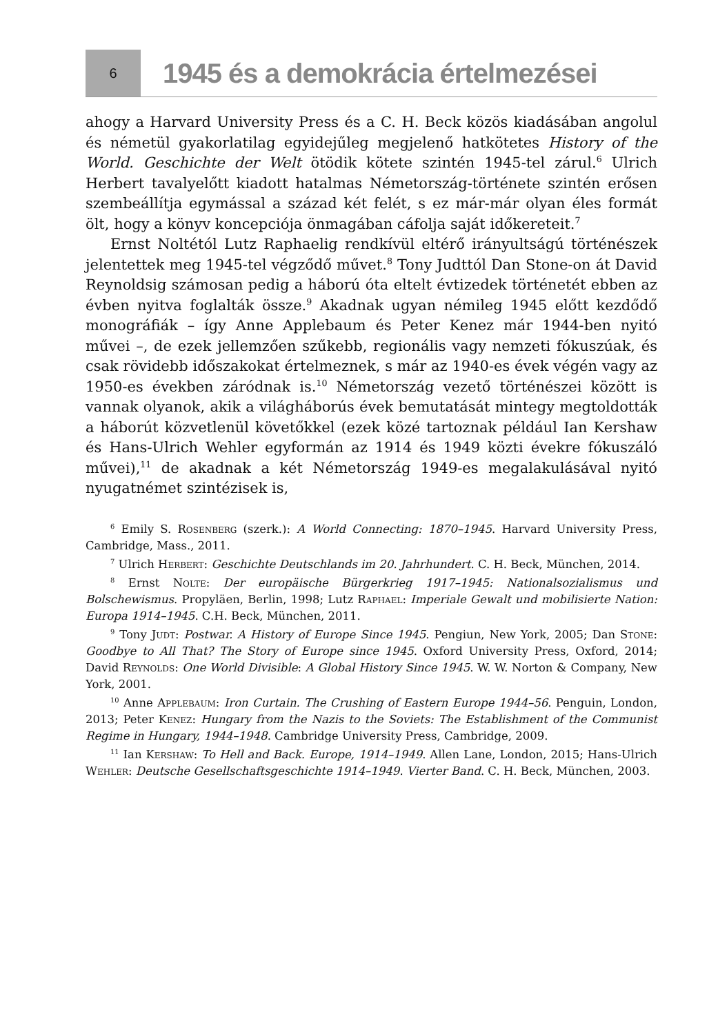6
1945 és a demokrácia értelmezései
ahogy a Harvard University Press és a C. H. Beck közös kiadásában angolul és németül gyakorlatilag egyidejűleg megjelenő hatkötetes History of the World. Geschichte der Welt ötödik kötete szintén 1945-tel zárul.<sup>6</sup> Ulrich Herbert tavalyelőtt kiadott hatalmas Németország-története szintén erősen szembeállítja egymással a század két felét, s ez már-már olyan éles formát ölt, hogy a könyv koncepciója önmagában cáfolja saját időkereteit.<sup>7</sup>
Ernst Noltétól Lutz Raphaelig rendkívül eltérő irányultságú történészek jelentettek meg 1945-tel végződő művet.<sup>8</sup> Tony Judttól Dan Stone-on át David Reynoldsig számosan pedig a háború óta eltelt évtizedek történetét ebben az évben nyitva foglalták össze.<sup>9</sup> Akadnak ugyan némileg 1945 előtt kezdődő monográfiák – így Anne Applebaum és Peter Kenez már 1944-ben nyitó művei –, de ezek jellemzően szűkebb, regionális vagy nemzeti fókuszúak, és csak rövidebb időszakokat értelmeznek, s már az 1940-es évek végén vagy az 1950-es években záródnak is.<sup>10</sup> Németország vezető történészei között is vannak olyanok, akik a világháborús évek bemutatását mintegy megtoldották a háborút közvetlenül követőkkel (ezek közé tartoznak például Ian Kershaw és Hans-Ulrich Wehler egyformán az 1914 és 1949 közti évekre fókuszáló művei),<sup>11</sup> de akadnak a két Németország 1949-es megalakulásával nyitó nyugatnémet szintézisek is,
<sup>6</sup> Emily S. Rosenberg (szerk.): A World Connecting: 1870–1945. Harvard University Press, Cambridge, Mass., 2011.
<sup>7</sup> Ulrich Herbert: Geschichte Deutschlands im 20. Jahrhundert. C. H. Beck, München, 2014.
<sup>8</sup> Ernst Nolte: Der europäische Bürgerkrieg 1917–1945: Nationalsozialismus und Bolschewismus. Propyläen, Berlin, 1998; Lutz Raphael: Imperiale Gewalt und mobilisierte Nation: Europa 1914–1945. C.H. Beck, München, 2011.
<sup>9</sup> Tony Judt: Postwar. A History of Europe Since 1945. Pengiun, New York, 2005; Dan Stone: Goodbye to All That? The Story of Europe since 1945. Oxford University Press, Oxford, 2014; David Reynolds: One World Divisible: A Global History Since 1945. W. W. Norton & Company, New York, 2001.
<sup>10</sup> Anne Applebaum: Iron Curtain. The Crushing of Eastern Europe 1944–56. Penguin, London, 2013; Peter Kenez: Hungary from the Nazis to the Soviets: The Establishment of the Communist Regime in Hungary, 1944–1948. Cambridge University Press, Cambridge, 2009.
<sup>11</sup> Ian Kershaw: To Hell and Back. Europe, 1914–1949. Allen Lane, London, 2015; Hans-Ulrich Wehler: Deutsche Gesellschaftsgeschichte 1914–1949. Vierter Band. C. H. Beck, München, 2003.